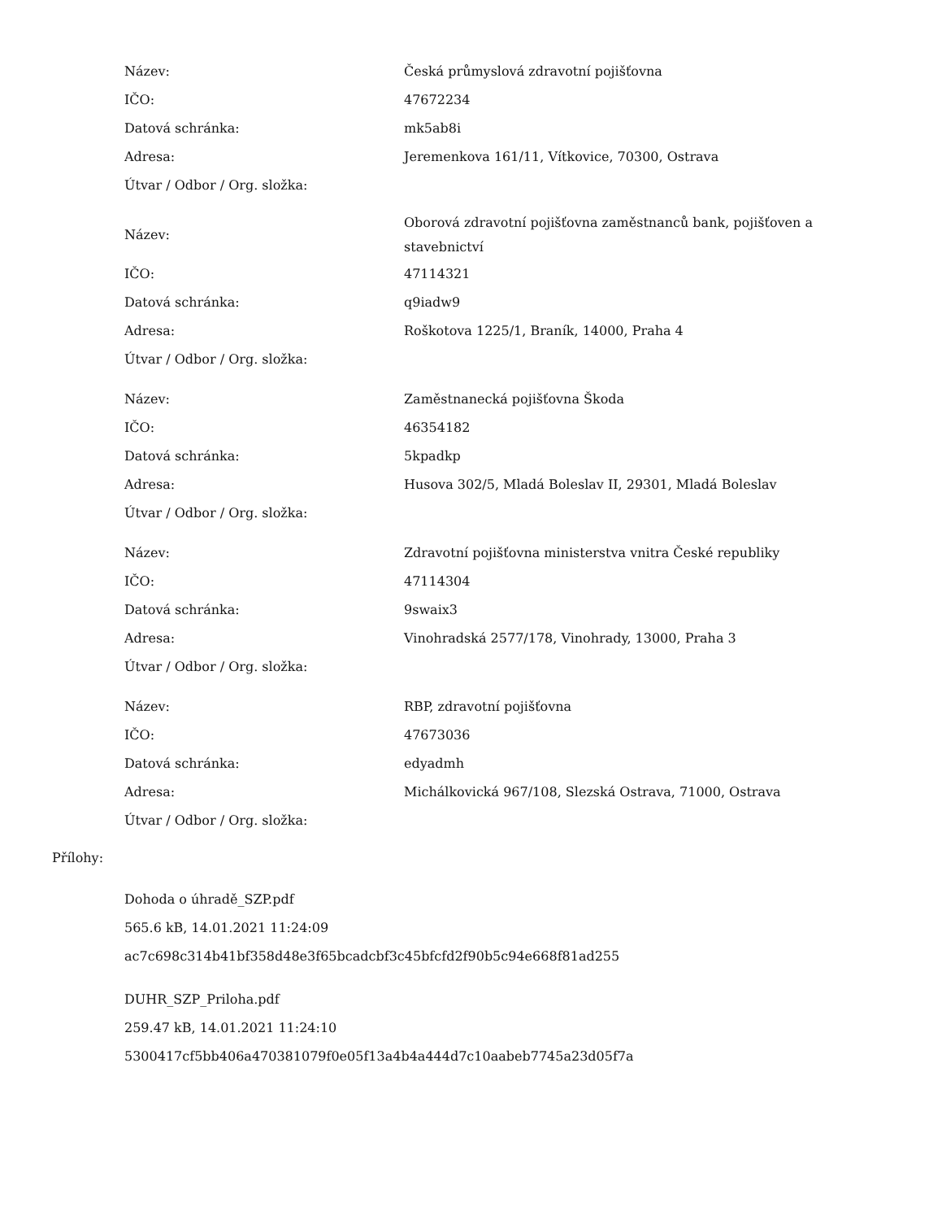| Název: | Česká průmyslová zdravotní pojišťovna |
| IČO: | 47672234 |
| Datová schránka: | mk5ab8i |
| Adresa: | Jeremenkova 161/11, Vítkovice, 70300, Ostrava |
| Útvar / Odbor / Org. složka: | |
| Název: | Oborová zdravotní pojišťovna zaměstnanců bank, pojišťoven a stavebnictví |
| IČO: | 47114321 |
| Datová schránka: | q9iadw9 |
| Adresa: | Roškotova 1225/1, Braník, 14000, Praha 4 |
| Útvar / Odbor / Org. složka: | |
| Název: | Zaměstnanecká pojišťovna Škoda |
| IČO: | 46354182 |
| Datová schránka: | 5kpadkp |
| Adresa: | Husova 302/5, Mladá Boleslav II, 29301, Mladá Boleslav |
| Útvar / Odbor / Org. složka: | |
| Název: | Zdravotní pojišťovna ministerstva vnitra České republiky |
| IČO: | 47114304 |
| Datová schránka: | 9swaix3 |
| Adresa: | Vinohradská 2577/178, Vinohrady, 13000, Praha 3 |
| Útvar / Odbor / Org. složka: | |
| Název: | RBP, zdravotní pojišťovna |
| IČO: | 47673036 |
| Datová schránka: | edyadmh |
| Adresa: | Michálkovická 967/108, Slezská Ostrava, 71000, Ostrava |
| Útvar / Odbor / Org. složka: | |
Přílohy:
Dohoda o úhradě_SZP.pdf
565.6 kB, 14.01.2021 11:24:09
ac7c698c314b41bf358d48e3f65bcadcbf3c45bfcfd2f90b5c94e668f81ad255
DUHR_SZP_Priloha.pdf
259.47 kB, 14.01.2021 11:24:10
5300417cf5bb406a470381079f0e05f13a4b4a444d7c10aabeb7745a23d05f7a